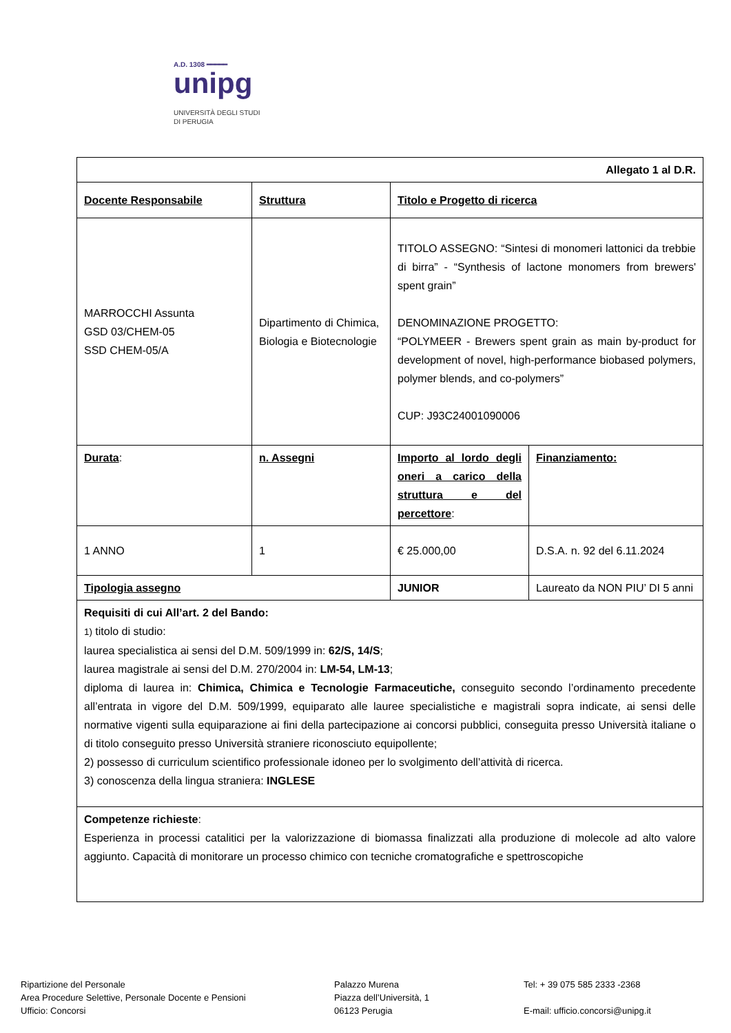A.D. 1308 ━━━━━
unipg
UNIVERSITÀ DEGLI STUDI
DI PERUGIA
| Allegato 1 al D.R. | | | |
| Docente Responsabile | Struttura | Titolo e Progetto di ricerca | |
| MARROCCHI Assunta GSD 03/CHEM-05 SSD CHEM-05/A | Dipartimento di Chimica, Biologia e Biotecnologie | TITOLO ASSEGNO: “Sintesi di monomeri lattonici da trebbie di birra” - “Synthesis of lactone monomers from brewers' spent grain” DENOMINAZIONE PROGETTO: “POLYMEER - Brewers spent grain as main by-product for development of novel, high-performance biobased polymers, polymer blends, and co-polymers” CUP: J93C24001090006 | |
| Durata : | n. Assegni | Importo al lordo degli oneri a carico della struttura e del percettore : | Finanziamento: |
| 1 ANNO | 1 | € 25.000,00 | D.S.A. n. 92 del 6.11.2024 |
| Tipologia assegno | | JUNIOR | Laureato da NON PIU’ DI 5 anni |
| Requisiti di cui All’art. 2 del Bando: 1) titolo di studio: laurea specialistica ai sensi del D.M. 509/1999 in: 62/S, 14/S ; laurea magistrale ai sensi del D.M. 270/2004 in: LM-54, LM-13 ; diploma di laurea in: Chimica, Chimica e Tecnologie Farmaceutiche, conseguito secondo l’ordinamento precedente all’entrata in vigore del D.M. 509/1999, equiparato alle lauree specialistiche e magistrali sopra indicate, ai sensi delle normative vigenti sulla equiparazione ai fini della partecipazione ai concorsi pubblici, conseguita presso Università italiane o di titolo conseguito presso Università straniere riconosciuto equipollente; 2) possesso di curriculum scientifico professionale idoneo per lo svolgimento dell’attività di ricerca. 3) conoscenza della lingua straniera: INGLESE | | | |
| Competenze richieste : Esperienza in processi catalitici per la valorizzazione di biomassa finalizzati alla produzione di molecole ad alto valore aggiunto. Capacità di monitorare un processo chimico con tecniche cromatografiche e spettroscopiche | | | |
Ripartizione del Personale
Area Procedure Selettive, Personale Docente e Pensioni
Ufficio: Concorsi
Palazzo Murena
Piazza dell’Università, 1
06123 Perugia
Tel: + 39 075 585 2333 -2368
E-mail: ufficio.concorsi@unipg.it